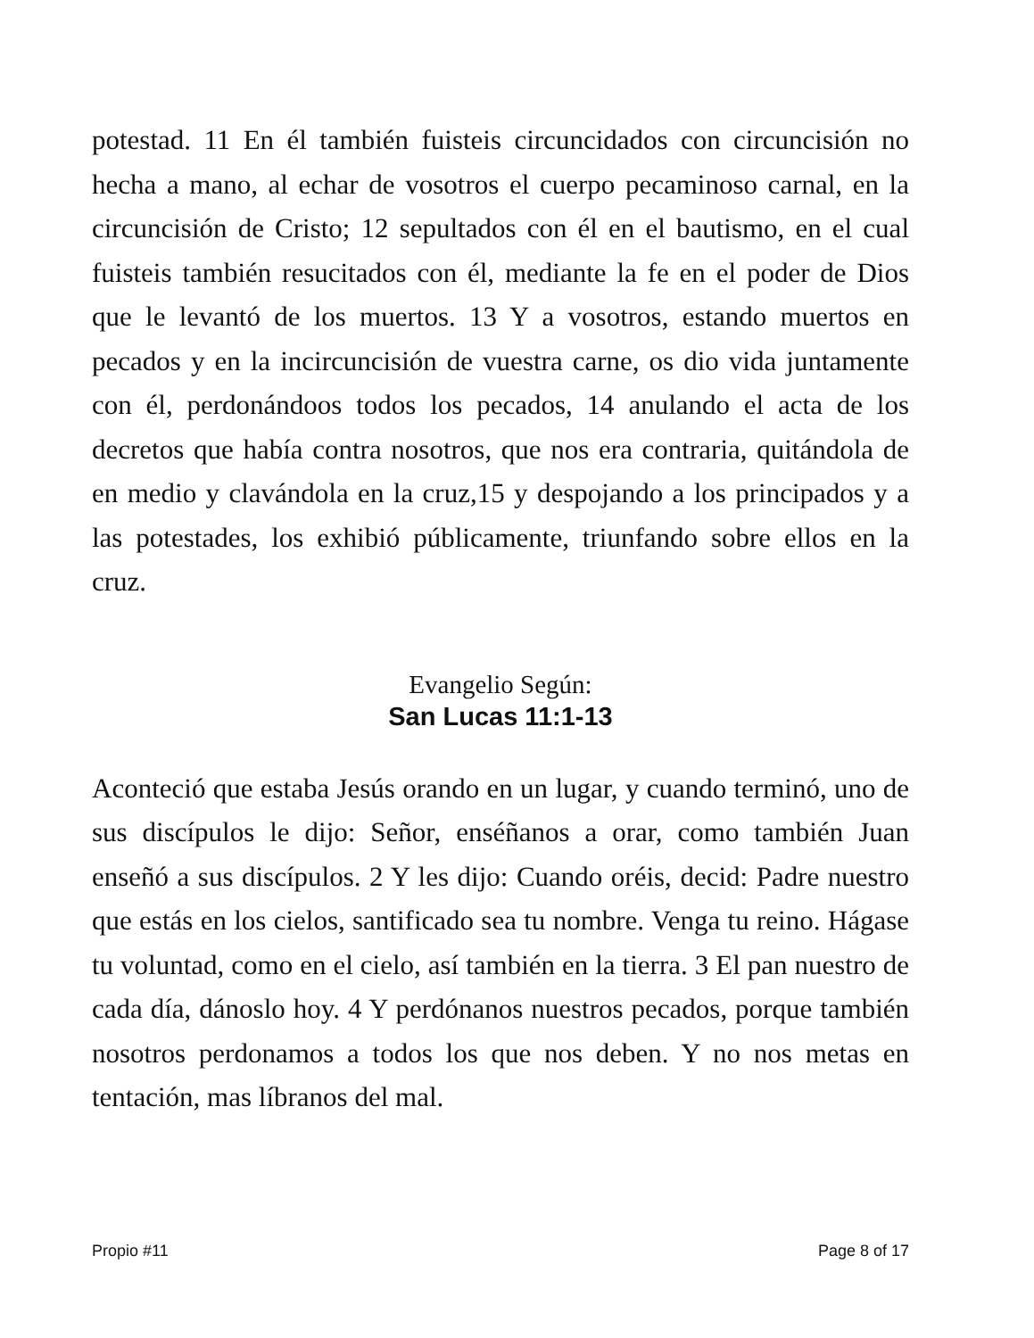potestad. 11 En él también fuisteis circuncidados con circuncisión no hecha a mano, al echar de vosotros el cuerpo pecaminoso carnal, en la circuncisión de Cristo; 12 sepultados con él en el bautismo, en el cual fuisteis también resucitados con él, mediante la fe en el poder de Dios que le levantó de los muertos. 13 Y a vosotros, estando muertos en pecados y en la incircuncisión de vuestra carne, os dio vida juntamente con él, perdonándoos todos los pecados, 14 anulando el acta de los decretos que había contra nosotros, que nos era contraria, quitándola de en medio y clavándola en la cruz,15 y despojando a los principados y a las potestades, los exhibió públicamente, triunfando sobre ellos en la cruz.
Evangelio Según:
San Lucas 11:1-13
Aconteció que estaba Jesús orando en un lugar, y cuando terminó, uno de sus discípulos le dijo: Señor, enséñanos a orar, como también Juan enseñó a sus discípulos. 2 Y les dijo: Cuando oréis, decid: Padre nuestro que estás en los cielos, santificado sea tu nombre. Venga tu reino. Hágase tu voluntad, como en el cielo, así también en la tierra. 3 El pan nuestro de cada día, dánoslo hoy. 4 Y perdónanos nuestros pecados, porque también nosotros perdonamos a todos los que nos deben. Y no nos metas en tentación, mas líbranos del mal.
Propio #11 Page 8 of 17